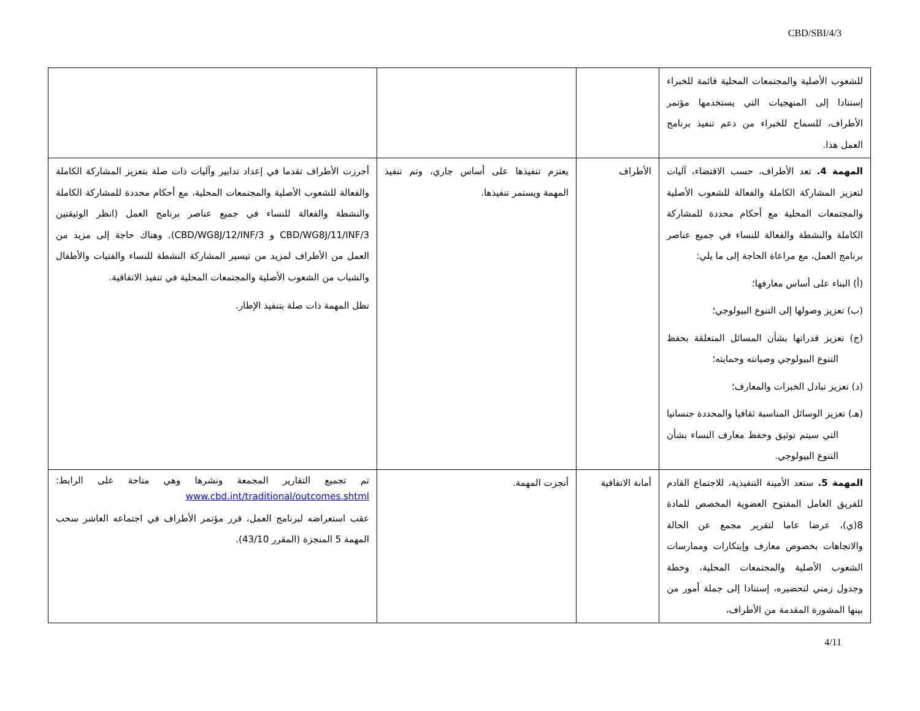CBD/SBI/4/3
| للشعوب الأصلية والمجتمعات المحلية قائمة للخبراء إستنادا إلى المنهجيات التي يستخدمها مؤتمر الأطراف، للسماح للخبراء من دعم تنفيذ برنامج العمل هذا. | | | |
| المهمة 4. تعد الأطراف، حسب الاقتضاء، آليات لتعزيز المشاركة الكاملة والفعالة للشعوب الأصلية والمجتمعات المحلية مع أحكام محددة للمشاركة الكاملة والنشطة والفعالة للنساء في جميع عناصر برنامج العمل، مع مراعاة الحاجة إلى ما يلي: (أ) البناء على أساس معارفها؛ (ب) تعزيز وصولها إلى التنوع البيولوجي؛ (ج) تعزيز قدراتها بشأن المسائل المتعلقة بحفظ التنوع البيولوجي وصيانته وحمايته؛ (د) تعزيز تبادل الخبرات والمعارف؛ (هـ) تعزيز الوسائل المناسبة ثقافيا والمحددة جنسانيا التي سيتم توثيق وحفظ معارف النساء بشأن التنوع البيولوجي. | الأطراف | يعتزم تنفيذها على أساس جاري، وتم تنفيذ المهمة ويستمر تنفيذها. | أحرزت الأطراف تقدما في إعداد تدابير وآليات ذات صلة بتعزيز المشاركة الكاملة والفعالة للشعوب الأصلية والمجتمعات المحلية، مع أحكام محددة للمشاركة الكاملة والنشطة والفعالة للنساء في جميع عناصر برنامج العمل (انظر الوثيقتين CBD/WG8J/11/INF/3 و CBD/WG8J/12/INF/3). وهناك حاجة إلى مزيد من العمل من الأطراف لمزيد من تيسير المشاركة النشطة للنساء والفتيات والأطفال والشباب من الشعوب الأصلية والمجتمعات المحلية في تنفيذ الاتفاقية. تظل المهمة ذات صلة بتنفيذ الإطار. |
| المهمة 5. ستعد الأمينة التنفيذية، للاجتماع القادم للفريق العامل المفتوح العضوية المخصص للمادة 8(ي)، عرضا عاما لتقرير مجمع عن الحالة والاتجاهات بخصوص معارف وإبتكارات وممارسات الشعوب الأصلية والمجتمعات المحلية، وخطة وجدول زمني لتحضيره، إستنادا إلى جملة أمور من بينها المشورة المقدمة من الأطراف، | أمانة الاتفاقية | أنجزت المهمة. | تم تجميع التقارير المجمعة ونشرها وهي متاحة على الرابط: www.cbd.int/traditional/outcomes.shtml عقب استعراضه لبرنامج العمل، قرر مؤتمر الأطراف في اجتماعه العاشر سحب المهمة 5 المنجزة (المقرر 43/10). |
4/11